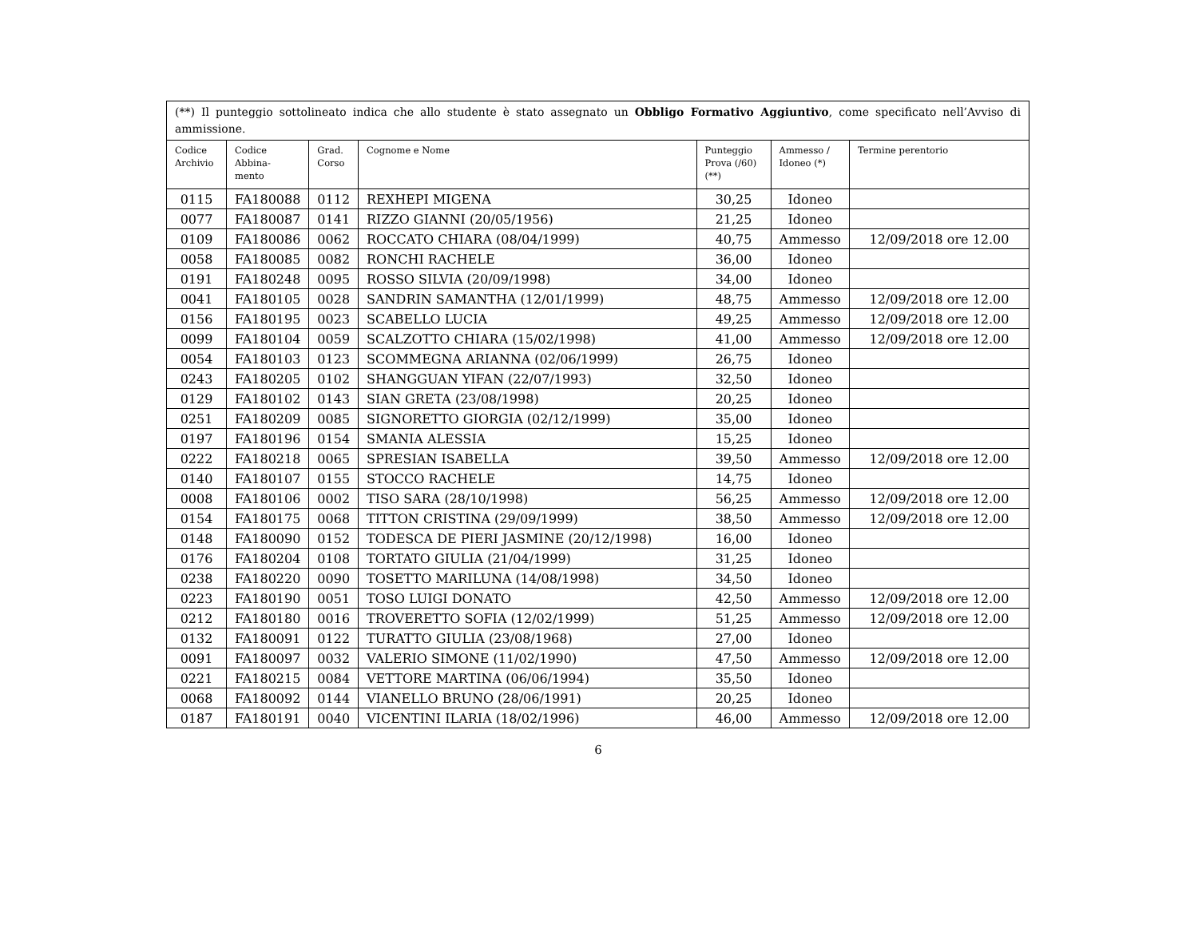| (**) Il punteggio sottolineato indica che allo studente è stato assegnato un Obbligo Formativo Aggiuntivo , come specificato nell’Avviso di ammissione. | | | | | | |
| Codice Archivio | Codice Abbina- mento | Grad. Corso | Cognome e Nome | Punteggio Prova (/60) (**) | Ammesso / Idoneo (*) | Termine perentorio |
| 0115 | FA180088 | 0112 | REXHEPI MIGENA | 30,25 | Idoneo | |
| 0077 | FA180087 | 0141 | RIZZO GIANNI (20/05/1956) | 21,25 | Idoneo | |
| 0109 | FA180086 | 0062 | ROCCATO CHIARA (08/04/1999) | 40,75 | Ammesso | 12/09/2018 ore 12.00 |
| 0058 | FA180085 | 0082 | RONCHI RACHELE | 36,00 | Idoneo | |
| 0191 | FA180248 | 0095 | ROSSO SILVIA (20/09/1998) | 34,00 | Idoneo | |
| 0041 | FA180105 | 0028 | SANDRIN SAMANTHA (12/01/1999) | 48,75 | Ammesso | 12/09/2018 ore 12.00 |
| 0156 | FA180195 | 0023 | SCABELLO LUCIA | 49,25 | Ammesso | 12/09/2018 ore 12.00 |
| 0099 | FA180104 | 0059 | SCALZOTTO CHIARA (15/02/1998) | 41,00 | Ammesso | 12/09/2018 ore 12.00 |
| 0054 | FA180103 | 0123 | SCOMMEGNA ARIANNA (02/06/1999) | 26,75 | Idoneo | |
| 0243 | FA180205 | 0102 | SHANGGUAN YIFAN (22/07/1993) | 32,50 | Idoneo | |
| 0129 | FA180102 | 0143 | SIAN GRETA (23/08/1998) | 20,25 | Idoneo | |
| 0251 | FA180209 | 0085 | SIGNORETTO GIORGIA (02/12/1999) | 35,00 | Idoneo | |
| 0197 | FA180196 | 0154 | SMANIA ALESSIA | 15,25 | Idoneo | |
| 0222 | FA180218 | 0065 | SPRESIAN ISABELLA | 39,50 | Ammesso | 12/09/2018 ore 12.00 |
| 0140 | FA180107 | 0155 | STOCCO RACHELE | 14,75 | Idoneo | |
| 0008 | FA180106 | 0002 | TISO SARA (28/10/1998) | 56,25 | Ammesso | 12/09/2018 ore 12.00 |
| 0154 | FA180175 | 0068 | TITTON CRISTINA (29/09/1999) | 38,50 | Ammesso | 12/09/2018 ore 12.00 |
| 0148 | FA180090 | 0152 | TODESCA DE PIERI JASMINE (20/12/1998) | 16,00 | Idoneo | |
| 0176 | FA180204 | 0108 | TORTATO GIULIA (21/04/1999) | 31,25 | Idoneo | |
| 0238 | FA180220 | 0090 | TOSETTO MARILUNA (14/08/1998) | 34,50 | Idoneo | |
| 0223 | FA180190 | 0051 | TOSO LUIGI DONATO | 42,50 | Ammesso | 12/09/2018 ore 12.00 |
| 0212 | FA180180 | 0016 | TROVERETTO SOFIA (12/02/1999) | 51,25 | Ammesso | 12/09/2018 ore 12.00 |
| 0132 | FA180091 | 0122 | TURATTO GIULIA (23/08/1968) | 27,00 | Idoneo | |
| 0091 | FA180097 | 0032 | VALERIO SIMONE (11/02/1990) | 47,50 | Ammesso | 12/09/2018 ore 12.00 |
| 0221 | FA180215 | 0084 | VETTORE MARTINA (06/06/1994) | 35,50 | Idoneo | |
| 0068 | FA180092 | 0144 | VIANELLO BRUNO (28/06/1991) | 20,25 | Idoneo | |
| 0187 | FA180191 | 0040 | VICENTINI ILARIA (18/02/1996) | 46,00 | Ammesso | 12/09/2018 ore 12.00 |
6